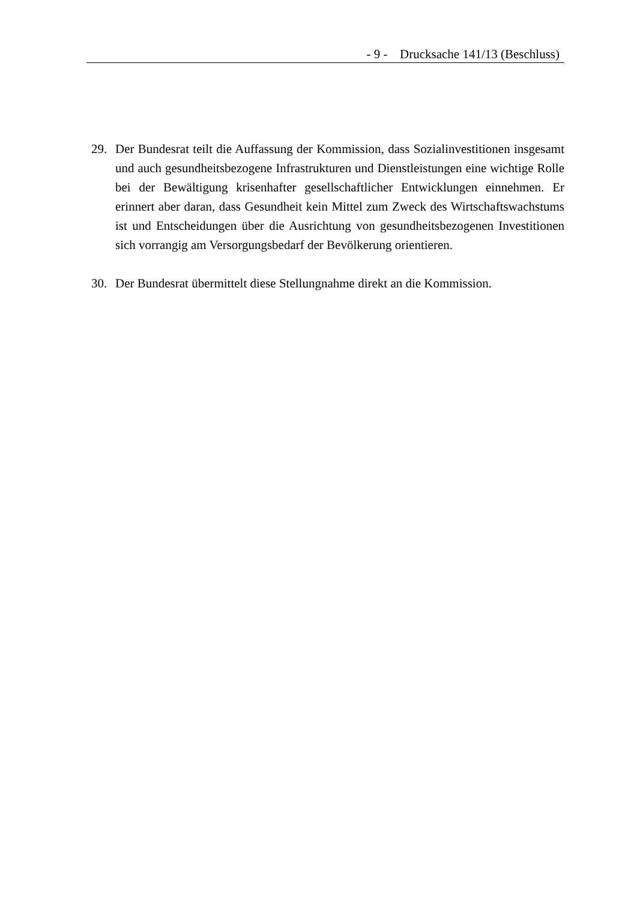- 9 - Drucksache 141/13 (Beschluss)
29. Der Bundesrat teilt die Auffassung der Kommission, dass Sozialinvestitionen insgesamt und auch gesundheitsbezogene Infrastrukturen und Dienstleistungen eine wichtige Rolle bei der Bewältigung krisenhafter gesellschaftlicher Entwicklungen einnehmen. Er erinnert aber daran, dass Gesundheit kein Mittel zum Zweck des Wirtschaftswachstums ist und Entscheidungen über die Ausrichtung von gesundheitsbezogenen Investitionen sich vorrangig am Versorgungsbedarf der Bevölkerung orientieren.
30. Der Bundesrat übermittelt diese Stellungnahme direkt an die Kommission.